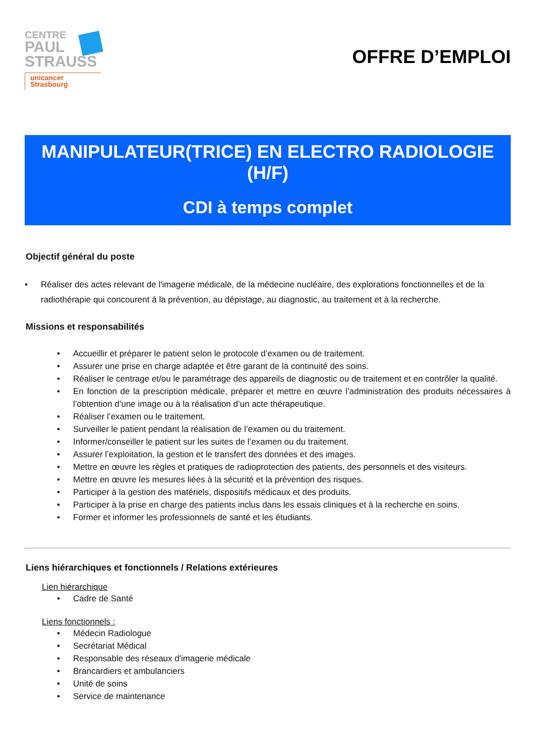CENTRE
PAUL
STRAUSS
unicancer Strasbourg
OFFRE D’EMPLOI
MANIPULATEUR(TRICE) EN ELECTRO RADIOLOGIE (H/F)
CDI à temps complet
Objectif général du poste
• Réaliser des actes relevant de l'imagerie médicale, de la médecine nucléaire, des explorations fonctionnelles et de la radiothérapie qui concourent à la prévention, au dépistage, au diagnostic, au traitement et à la recherche.
Missions et responsabilités
• Accueillir et préparer le patient selon le protocole d’examen ou de traitement.
• Assurer une prise en charge adaptée et être garant de la continuité des soins.
• Réaliser le centrage et/ou le paramétrage des appareils de diagnostic ou de traitement et en contrôler la qualité.
• En fonction de la prescription médicale, préparer et mettre en œuvre l’administration des produits nécessaires à l’obtention d’une image ou à la réalisation d’un acte thérapeutique.
• Réaliser l’examen ou le traitement.
• Surveiller le patient pendant la réalisation de l’examen ou du traitement.
• Informer/conseiller le patient sur les suites de l’examen ou du traitement.
• Assurer l’exploitation, la gestion et le transfert des données et des images.
• Mettre en œuvre les règles et pratiques de radioprotection des patients, des personnels et des visiteurs.
• Mettre en œuvre les mesures liées à la sécurité et la prévention des risques.
• Participer à la gestion des matériels, dispositifs médicaux et des produits.
• Participer à la prise en charge des patients inclus dans les essais cliniques et à la recherche en soins.
• Former et informer les professionnels de santé et les étudiants.
Liens hiérarchiques et fonctionnels / Relations extérieures
Lien hiérarchique
• Cadre de Santé
Liens fonctionnels :
• Médecin Radiologue
• Secrétariat Médical
• Responsable des réseaux d'imagerie médicale
• Brancardiers et ambulanciers
• Unité de soins
• Service de maintenance